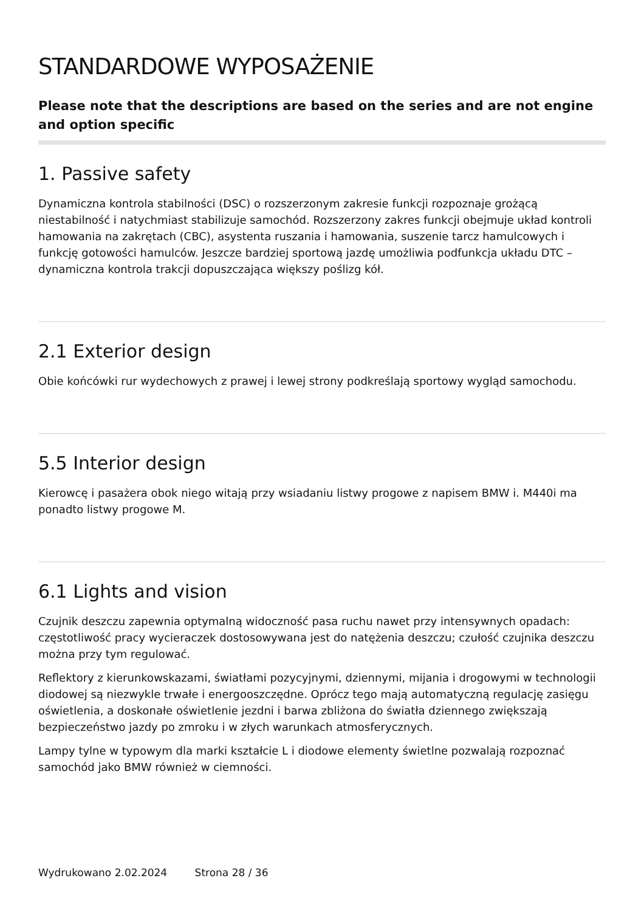STANDARDOWE WYPOSAŻENIE
Please note that the descriptions are based on the series and are not engine and option specific
1. Passive safety
Dynamiczna kontrola stabilności (DSC) o rozszerzonym zakresie funkcji rozpoznaje grożącą niestabilność i natychmiast stabilizuje samochód. Rozszerzony zakres funkcji obejmuje układ kontroli hamowania na zakrętach (CBC), asystenta ruszania i hamowania, suszenie tarcz hamulcowych i funkcję gotowości hamulców. Jeszcze bardziej sportową jazdę umożliwia podfunkcja układu DTC – dynamiczna kontrola trakcji dopuszczająca większy poślizg kół.
2.1 Exterior design
Obie końcówki rur wydechowych z prawej i lewej strony podkreślają sportowy wygląd samochodu.
5.5 Interior design
Kierowcę i pasażera obok niego witają przy wsiadaniu listwy progowe z napisem BMW i. M440i ma ponadto listwy progowe M.
6.1 Lights and vision
Czujnik deszczu zapewnia optymalną widoczność pasa ruchu nawet przy intensywnych opadach: częstotliwość pracy wycieraczek dostosowywana jest do natężenia deszczu; czułość czujnika deszczu można przy tym regulować.
Reflektory z kierunkowskazami, światłami pozycyjnymi, dziennymi, mijania i drogowymi w technologii diodowej są niezwykle trwałe i energooszczędne. Oprócz tego mają automatyczną regulację zasięgu oświetlenia, a doskonałe oświetlenie jezdni i barwa zbliżona do światła dziennego zwiększają bezpieczeństwo jazdy po zmroku i w złych warunkach atmosferycznych.
Lampy tylne w typowym dla marki kształcie L i diodowe elementy świetlne pozwalają rozpoznać samochód jako BMW również w ciemności.
Wydrukowano 2.02.2024 Strona 28 / 36